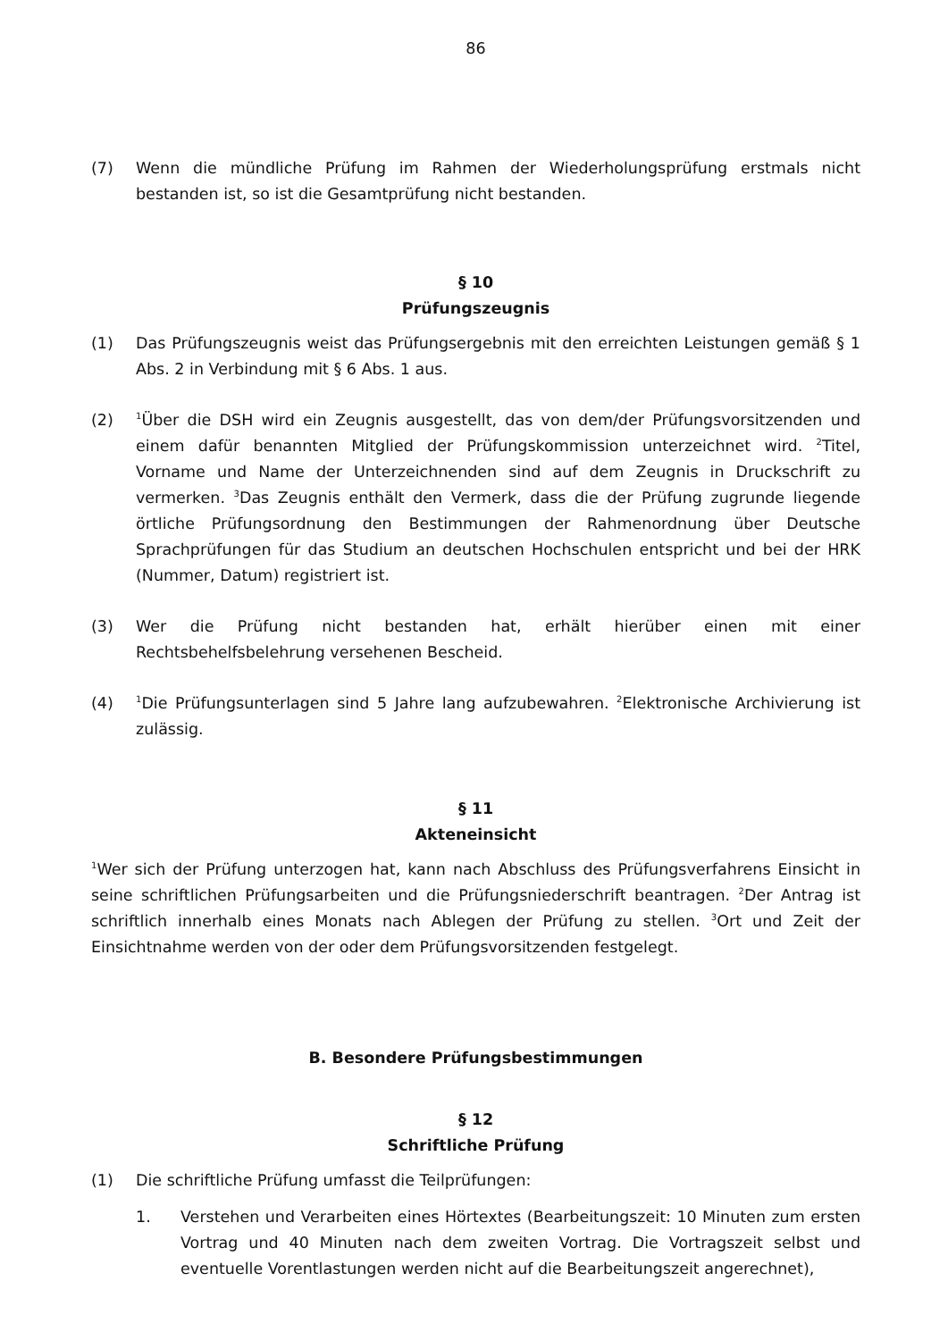86
(7) Wenn die mündliche Prüfung im Rahmen der Wiederholungsprüfung erstmals nicht bestanden ist, so ist die Gesamtprüfung nicht bestanden.
§ 10
Prüfungszeugnis
(1) Das Prüfungszeugnis weist das Prüfungsergebnis mit den erreichten Leistungen gemäß § 1 Abs. 2 in Verbindung mit § 6 Abs. 1 aus.
(2) <sup>1</sup>Über die DSH wird ein Zeugnis ausgestellt, das von dem/der Prüfungsvorsitzenden und einem dafür benannten Mitglied der Prüfungskommission unterzeichnet wird. <sup>2</sup>Titel, Vorname und Name der Unterzeichnenden sind auf dem Zeugnis in Druckschrift zu vermerken. <sup>3</sup>Das Zeugnis enthält den Vermerk, dass die der Prüfung zugrunde liegende örtliche Prüfungsordnung den Bestimmungen der Rahmenordnung über Deutsche Sprachprüfungen für das Studium an deutschen Hochschulen entspricht und bei der HRK (Nummer, Datum) registriert ist.
(3) Wer die Prüfung nicht bestanden hat, erhält hierüber einen mit einer Rechtsbehelfsbelehrung versehenen Bescheid.
(4) <sup>1</sup>Die Prüfungsunterlagen sind 5 Jahre lang aufzubewahren. <sup>2</sup>Elektronische Archivierung ist zulässig.
§ 11
Akteneinsicht
<sup>1</sup> Wer sich der Prüfung unterzogen hat, kann nach Abschluss des Prüfungsverfahrens Einsicht in seine schriftlichen Prüfungsarbeiten und die Prüfungsniederschrift beantragen. <sup>2</sup>Der Antrag ist schriftlich innerhalb eines Monats nach Ablegen der Prüfung zu stellen. <sup>3</sup>Ort und Zeit der Einsichtnahme werden von der oder dem Prüfungsvorsitzenden festgelegt.
B. Besondere Prüfungsbestimmungen
§ 12
Schriftliche Prüfung
(1) Die schriftliche Prüfung umfasst die Teilprüfungen:
1. Verstehen und Verarbeiten eines Hörtextes (Bearbeitungszeit: 10 Minuten zum ersten Vortrag und 40 Minuten nach dem zweiten Vortrag. Die Vortragszeit selbst und eventuelle Vorentlastungen werden nicht auf die Bearbeitungszeit angerechnet),